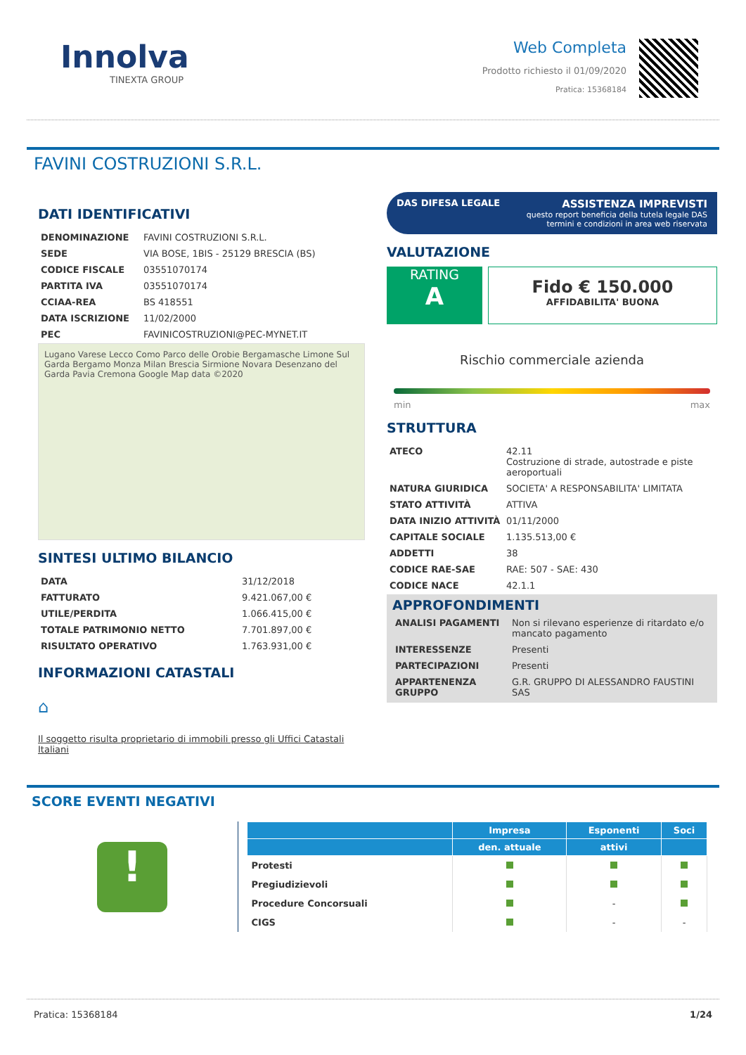Innolva
TINEXTA GROUP
Web Completa
Prodotto richiesto il 01/09/2020
Pratica: 15368184
FAVINI COSTRUZIONI S.R.L.
DATI IDENTIFICATIVI
| DENOMINAZIONE | FAVINI COSTRUZIONI S.R.L. |
| SEDE | VIA BOSE, 1BIS - 25129 BRESCIA (BS) |
| CODICE FISCALE | 03551070174 |
| PARTITA IVA | 03551070174 |
| CCIAA-REA | BS 418551 |
| DATA ISCRIZIONE | 11/02/2000 |
| PEC | FAVINICOSTRUZIONI@PEC-MYNET.IT |
Lugano Varese Lecco Como Parco delle Orobie Bergamasche Limone Sul Garda Bergamo Monza Milan Brescia Sirmione Novara Desenzano del Garda Pavia Cremona Google Map data ©2020
SINTESI ULTIMO BILANCIO
| DATA | 31/12/2018 |
| FATTURATO | 9.421.067,00 € |
| UTILE/PERDITA | 1.066.415,00 € |
| TOTALE PATRIMONIO NETTO | 7.701.897,00 € |
| RISULTATO OPERATIVO | 1.763.931,00 € |
INFORMAZIONI CATASTALI
⌂
Il soggetto risulta proprietario di immobili presso gli Uffici Catastali Italiani
DAS DIFESA LEGALE
ASSISTENZA IMPREVISTI
questo report beneficia della tutela legale DAS
termini e condizioni in area web riservata
VALUTAZIONE
RATING
A
Fido € 150.000
AFFIDABILITA' BUONA
Rischio commerciale azienda
min max
STRUTTURA
| ATECO | 42.11 Costruzione di strade, autostrade e piste aeroportuali |
| NATURA GIURIDICA | SOCIETA' A RESPONSABILITA' LIMITATA |
| STATO ATTIVITÀ | ATTIVA |
| DATA INIZIO ATTIVITÀ | 01/11/2000 |
| CAPITALE SOCIALE | 1.135.513,00 € |
| ADDETTI | 38 |
| CODICE RAE-SAE | RAE: 507 - SAE: 430 |
| CODICE NACE | 42.1.1 |
APPROFONDIMENTI
| ANALISI PAGAMENTI | Non si rilevano esperienze di ritardato e/o mancato pagamento |
| INTERESSENZE | Presenti |
| PARTECIPAZIONI | Presenti |
| APPARTENENZA GRUPPO | G.R. GRUPPO DI ALESSANDRO FAUSTINI SAS |
SCORE EVENTI NEGATIVI
!
| | Impresa | Esponenti | Soci |
| --- | --- | --- | --- |
| | den. attuale | attivi | |
| Protesti | | | |
| Pregiudizievoli | | | |
| Procedure Concorsuali | | - | |
| CIGS | | - | - |
Pratica: 15368184 1/24